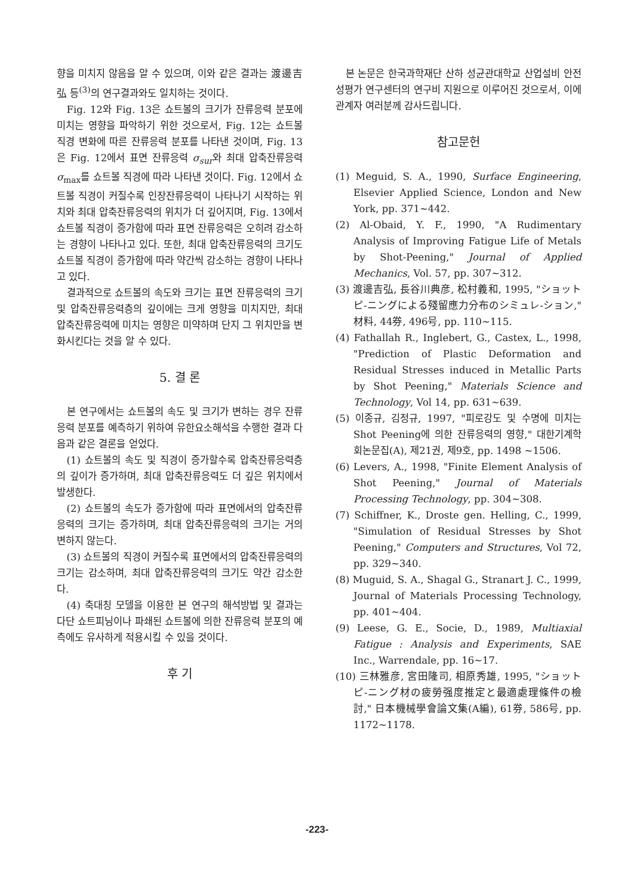향을 미치지 않음을 알 수 있으며, 이와 같은 결과는 渡邊吉弘 등<sup>(3)</sup>의 연구결과와도 일치하는 것이다.
Fig. 12와 Fig. 13은 쇼트볼의 크기가 잔류응력 분포에 미치는 영향을 파악하기 위한 것으로서, Fig. 12는 쇼트볼 직경 변화에 따른 잔류응력 분포를 나타낸 것이며, Fig. 13은 Fig. 12에서 표면 잔류응력 σ<sub>sur</sub>와 최대 압축잔류응력 σ<sub>max</sub>를 쇼트볼 직경에 따라 나타낸 것이다. Fig. 12에서 쇼트볼 직경이 커질수록 인장잔류응력이 나타나기 시작하는 위치와 최대 압축잔류응력의 위치가 더 깊어지며, Fig. 13에서 쇼트볼 직경이 증가함에 따라 표면 잔류응력은 오히려 감소하는 경향이 나타나고 있다. 또한, 최대 압축잔류응력의 크기도 쇼트볼 직경이 증가함에 따라 약간씩 감소하는 경향이 나타나고 있다.
결과적으로 쇼트볼의 속도와 크기는 표면 잔류응력의 크기 및 압축잔류응력층의 깊이에는 크게 영향을 미치지만, 최대 압축잔류응력에 미치는 영향은 미약하며 단지 그 위치만을 변화시킨다는 것을 알 수 있다.
5. 결 론
본 연구에서는 쇼트볼의 속도 및 크기가 변하는 경우 잔류응력 분포를 예측하기 위하여 유한요소해석을 수행한 결과 다음과 같은 결론을 얻었다.
(1) 쇼트볼의 속도 및 직경이 증가할수록 압축잔류응력층의 깊이가 증가하며, 최대 압축잔류응력도 더 깊은 위치에서 발생한다.
(2) 쇼트볼의 속도가 증가함에 따라 표면에서의 압축잔류응력의 크기는 증가하며, 최대 압축잔류응력의 크기는 거의 변하지 않는다.
(3) 쇼트볼의 직경이 커질수록 표면에서의 압축잔류응력의 크기는 감소하며, 최대 압축잔류응력의 크기도 약간 감소한다.
(4) 축대칭 모델을 이용한 본 연구의 해석방법 및 결과는 다단 쇼트피닝이나 파쇄된 쇼트볼에 의한 잔류응력 분포의 예측에도 유사하게 적용시킬 수 있을 것이다.
후 기
본 논문은 한국과학재단 산하 성균관대학교 산업설비 안전성평가 연구센터의 연구비 지원으로 이루어진 것으로서, 이에 관계자 여러분께 감사드립니다.
참고문헌
(1) Meguid, S. A., 1990, Surface Engineering, Elsevier Applied Science, London and New York, pp. 371~442.
(2) Al-Obaid, Y. F., 1990, "A Rudimentary Analysis of Improving Fatigue Life of Metals by Shot-Peening," Journal of Applied Mechanics, Vol. 57, pp. 307~312.
(3) 渡邊吉弘, 長谷川典彦, 松村義和, 1995, "ショットピ-ニングによる殘留應力分布のシミュレ-ション," 材料, 44券, 496号, pp. 110~115.
(4) Fathallah R., Inglebert, G., Castex, L., 1998, "Prediction of Plastic Deformation and Residual Stresses induced in Metallic Parts by Shot Peening," Materials Science and Technology, Vol 14, pp. 631~639.
(5) 이종규, 김정규, 1997, "피로강도 및 수명에 미치는 Shot Peening에 의한 잔류응력의 영향," 대한기계학회논문집(A), 제21권, 제9호, pp. 1498 ~1506.
(6) Levers, A., 1998, "Finite Element Analysis of Shot Peening," Journal of Materials Processing Technology, pp. 304~308.
(7) Schiffner, K., Droste gen. Helling, C., 1999, "Simulation of Residual Stresses by Shot Peening," Computers and Structures, Vol 72, pp. 329~340.
(8) Muguid, S. A., Shagal G., Stranart J. C., 1999, Journal of Materials Processing Technology, pp. 401~404.
(9) Leese, G. E., Socie, D., 1989, Multiaxial Fatigue : Analysis and Experiments, SAE Inc., Warrendale, pp. 16~17.
(10) 三林雅彦, 宮田隆司, 相原秀雄, 1995, "ショットピ-ニング材の疲勞强度推定と最適處理條件の檢討," 日本機械學會論文集(A編), 61券, 586号, pp. 1172~1178.
-223-